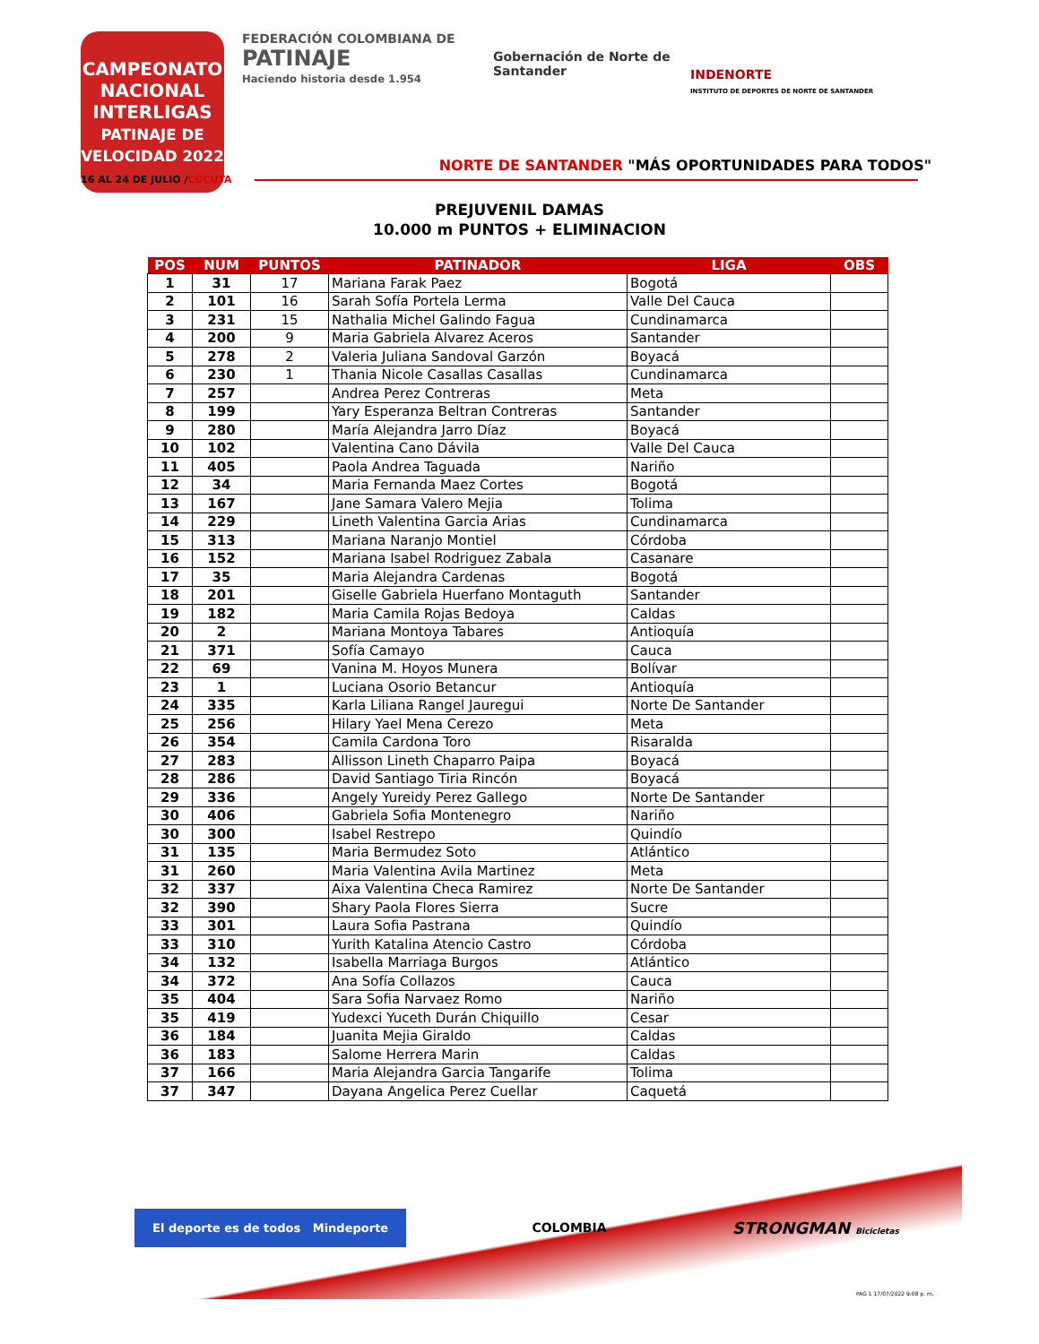CAMPEONATO NACIONAL
INTERLIGAS
PATINAJE DE VELOCIDAD 2022
FEDERACIÓN COLOMBIANA DE
PATINAJE
Haciendo historia desde 1.954
Gobernación de Norte de Santander
INDENORTE
INSTITUTO DE DEPORTES DE NORTE DE SANTANDER
NORTE DE SANTANDER "MÁS OPORTUNIDADES PARA TODOS"
16 AL 24 DE JULIO /CÚCUTA
PREJUVENIL DAMAS
10.000 m PUNTOS + ELIMINACION
| POS | NUM | PUNTOS | PATINADOR | LIGA | OBS |
| --- | --- | --- | --- | --- | --- |
| 1 | 31 | 17 | Mariana Farak Paez | Bogotá | |
| 2 | 101 | 16 | Sarah Sofía Portela Lerma | Valle Del Cauca | |
| 3 | 231 | 15 | Nathalia Michel Galindo Fagua | Cundinamarca | |
| 4 | 200 | 9 | Maria Gabriela Alvarez Aceros | Santander | |
| 5 | 278 | 2 | Valeria Juliana Sandoval Garzón | Boyacá | |
| 6 | 230 | 1 | Thania Nicole Casallas Casallas | Cundinamarca | |
| 7 | 257 | | Andrea Perez Contreras | Meta | |
| 8 | 199 | | Yary Esperanza Beltran Contreras | Santander | |
| 9 | 280 | | María Alejandra Jarro Díaz | Boyacá | |
| 10 | 102 | | Valentina Cano Dávila | Valle Del Cauca | |
| 11 | 405 | | Paola Andrea Taguada | Nariño | |
| 12 | 34 | | Maria Fernanda Maez Cortes | Bogotá | |
| 13 | 167 | | Jane Samara Valero Mejia | Tolima | |
| 14 | 229 | | Lineth Valentina Garcia Arias | Cundinamarca | |
| 15 | 313 | | Mariana Naranjo Montiel | Córdoba | |
| 16 | 152 | | Mariana Isabel Rodriguez Zabala | Casanare | |
| 17 | 35 | | Maria Alejandra Cardenas | Bogotá | |
| 18 | 201 | | Giselle Gabriela Huerfano Montaguth | Santander | |
| 19 | 182 | | Maria Camila Rojas Bedoya | Caldas | |
| 20 | 2 | | Mariana Montoya Tabares | Antioquía | |
| 21 | 371 | | Sofía Camayo | Cauca | |
| 22 | 69 | | Vanina M. Hoyos Munera | Bolívar | |
| 23 | 1 | | Luciana Osorio Betancur | Antioquía | |
| 24 | 335 | | Karla Liliana Rangel Jauregui | Norte De Santander | |
| 25 | 256 | | Hilary Yael Mena Cerezo | Meta | |
| 26 | 354 | | Camila Cardona Toro | Risaralda | |
| 27 | 283 | | Allisson Lineth Chaparro Paipa | Boyacá | |
| 28 | 286 | | David Santiago Tiria Rincón | Boyacá | |
| 29 | 336 | | Angely Yureidy Perez Gallego | Norte De Santander | |
| 30 | 406 | | Gabriela Sofia Montenegro | Nariño | |
| 30 | 300 | | Isabel Restrepo | Quindío | |
| 31 | 135 | | Maria Bermudez Soto | Atlántico | |
| 31 | 260 | | Maria Valentina Avila Martinez | Meta | |
| 32 | 337 | | Aixa Valentina Checa Ramirez | Norte De Santander | |
| 32 | 390 | | Shary Paola Flores Sierra | Sucre | |
| 33 | 301 | | Laura Sofia Pastrana | Quindío | |
| 33 | 310 | | Yurith Katalina Atencio Castro | Córdoba | |
| 34 | 132 | | Isabella Marriaga Burgos | Atlántico | |
| 34 | 372 | | Ana Sofía Collazos | Cauca | |
| 35 | 404 | | Sara Sofia Narvaez Romo | Nariño | |
| 35 | 419 | | Yudexci Yuceth Durán Chiquillo | Cesar | |
| 36 | 184 | | Juanita Mejia Giraldo | Caldas | |
| 36 | 183 | | Salome Herrera Marin | Caldas | |
| 37 | 166 | | Maria Alejandra Garcia Tangarife | Tolima | |
| 37 | 347 | | Dayana Angelica Perez Cuellar | Caquetá | |
El deporte es de todos Mindeporte
COLOMBIA
STRONGMAN Bicicletas
PAG 1 17/07/2022 9:08 p. m.